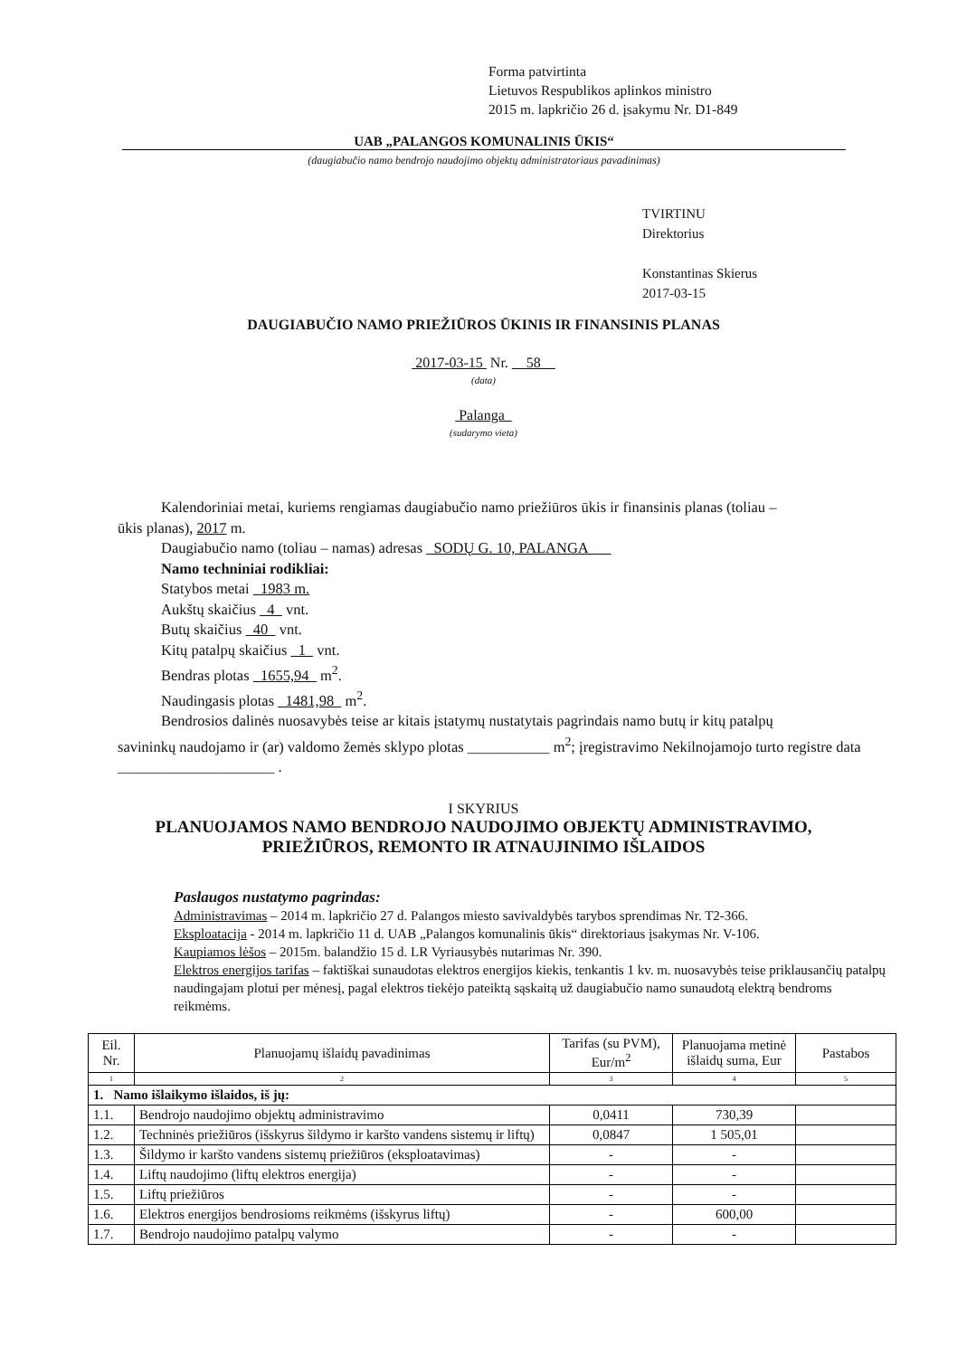Forma patvirtinta
Lietuvos Respublikos aplinkos ministro
2015 m. lapkričio 26 d. įsakymu Nr. D1-849
UAB „PALANGOS KOMUNALINIS ŪKIS“
(daugiabučio namo bendrojo naudojimo objektų administratoriaus pavadinimas)
TVIRTINU
Direktorius
Konstantinas Skierus
2017-03-15
DAUGIABUČIO NAMO PRIEŽIŪROS ŪKINIS IR FINANSINIS PLANAS
2017-03-15 Nr. 58
(data)
Palanga
(sudarymo vieta)
Kalendoriniai metai, kuriems rengiamas daugiabučio namo priežiūros ūkis ir finansinis planas (toliau –
ūkis planas), 2017 m.
Daugiabučio namo (toliau – namas) adresas SODŲ G. 10, PALANGA
Namo techniniai rodikliai:
Statybos metai 1983 m.
Aukštų skaičius 4 vnt.
Butų skaičius 40 vnt.
Kitų patalpų skaičius 1 vnt.
Bendras plotas 1655,94 m<sup>2</sup>.
Naudingasis plotas 1481,98 m<sup>2</sup>.
Bendrosios dalinės nuosavybės teise ar kitais įstatymų nustatytais pagrindais namo butų ir kitų patalpų
savininkų naudojamo ir (ar) valdomo žemės sklypo plotas ___________ m<sup>2</sup>; įregistravimo Nekilnojamojo turto registre data _____________________ .
I SKYRIUS
PLANUOJAMOS NAMO BENDROJO NAUDOJIMO OBJEKTŲ ADMINISTRAVIMO,
PRIEŽIŪROS, REMONTO IR ATNAUJINIMO IŠLAIDOS
Paslaugos nustatymo pagrindas:
Administravimas – 2014 m. lapkričio 27 d. Palangos miesto savivaldybės tarybos sprendimas Nr. T2-366.
Eksploatacija - 2014 m. lapkričio 11 d. UAB „Palangos komunalinis ūkis“ direktoriaus įsakymas Nr. V-106.
Kaupiamos lėšos – 2015m. balandžio 15 d. LR Vyriausybės nutarimas Nr. 390.
Elektros energijos tarifas – faktiškai sunaudotas elektros energijos kiekis, tenkantis 1 kv. m. nuosavybės teise priklausančių patalpų naudingajam plotui per mėnesį, pagal elektros tiekėjo pateiktą sąskaitą už daugiabučio namo sunaudotą elektrą bendroms reikmėms.
| Eil. Nr. | Planuojamų išlaidų pavadinimas | Tarifas (su PVM), Eur/m<sup>2</sup> | Planuojama metinė išlaidų suma, Eur | Pastabos |
| --- | --- | --- | --- | --- |
| 1 | 2 | 3 | 4 | 5 |
| 1. Namo išlaikymo išlaidos, iš jų: | | | | |
| 1.1. | Bendrojo naudojimo objektų administravimo | 0,0411 | 730,39 | |
| 1.2. | Techninės priežiūros (išskyrus šildymo ir karšto vandens sistemų ir liftų) | 0,0847 | 1 505,01 | |
| 1.3. | Šildymo ir karšto vandens sistemų priežiūros (eksploatavimas) | - | - | |
| 1.4. | Liftų naudojimo (liftų elektros energija) | - | - | |
| 1.5. | Liftų priežiūros | - | - | |
| 1.6. | Elektros energijos bendrosioms reikmėms (išskyrus liftų) | - | 600,00 | |
| 1.7. | Bendrojo naudojimo patalpų valymo | - | - | |